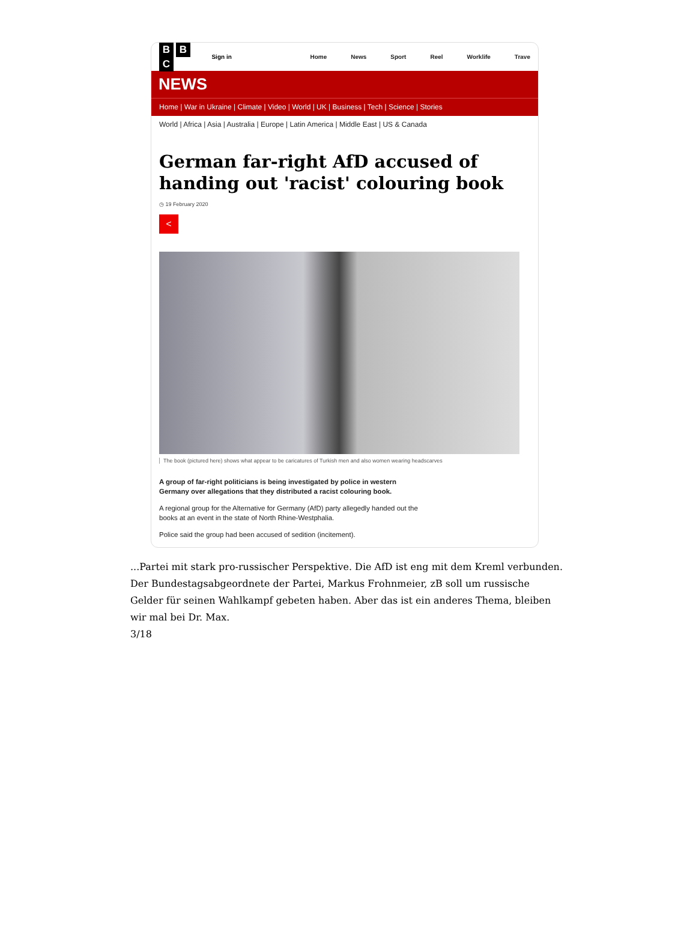B B C
Sign in
Home News Sport Reel Worklife Trave
NEWS
Home | War in Ukraine | Climate | Video | World | UK | Business | Tech | Science | Stories
World | Africa | Asia | Australia | Europe | Latin America | Middle East | US & Canada
German far-right AfD accused of handing out 'racist' colouring book
◷ 19 February 2020
<
The book (pictured here) shows what appear to be caricatures of Turkish men and also women wearing headscarves
A group of far-right politicians is being investigated by police in western Germany over allegations that they distributed a racist colouring book.
A regional group for the Alternative for Germany (AfD) party allegedly handed out the books at an event in the state of North Rhine-Westphalia.
Police said the group had been accused of sedition (incitement).
...Partei mit stark pro-russischer Perspektive. Die AfD ist eng mit dem Kreml verbunden. Der Bundestagsabgeordnete der Partei, Markus Frohnmeier, zB soll um russische Gelder für seinen Wahlkampf gebeten haben. Aber das ist ein anderes Thema, bleiben wir mal bei Dr. Max.
3/18